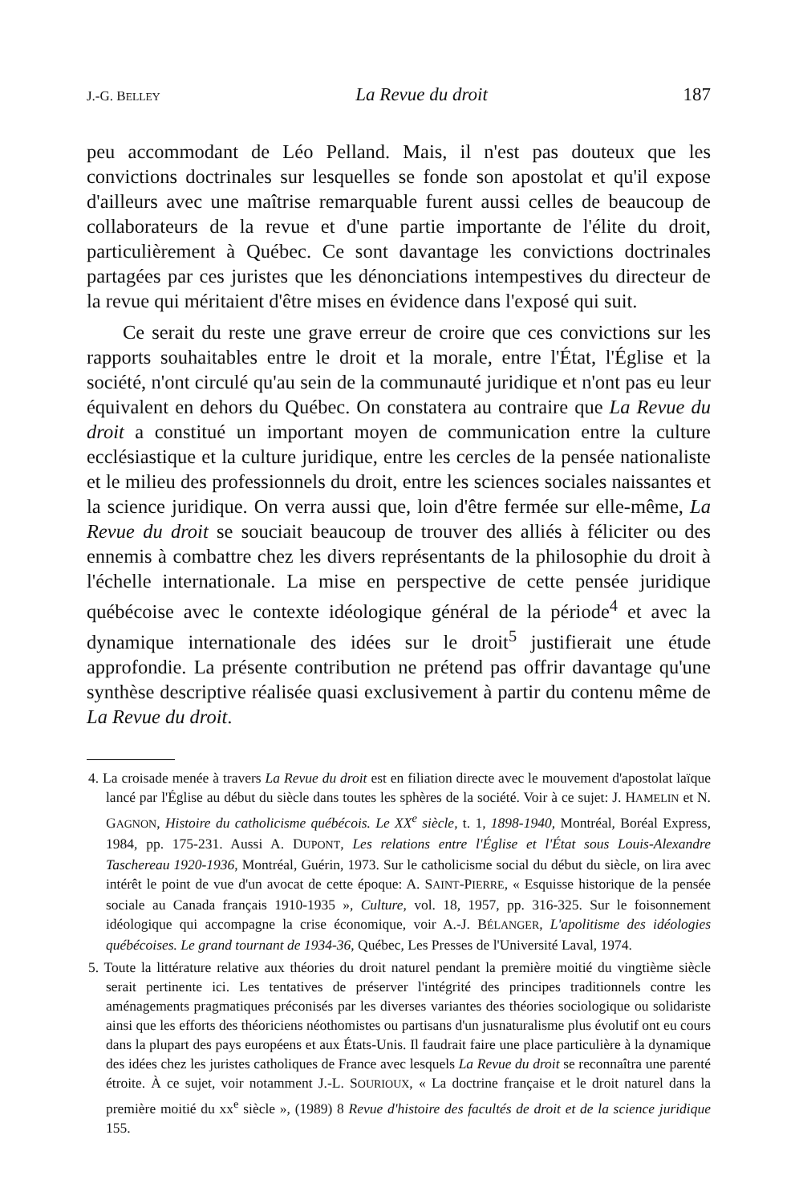J.-G. BELLEY La Revue du droit 187
peu accommodant de Léo Pelland. Mais, il n'est pas douteux que les convictions doctrinales sur lesquelles se fonde son apostolat et qu'il expose d'ailleurs avec une maîtrise remarquable furent aussi celles de beaucoup de collaborateurs de la revue et d'une partie importante de l'élite du droit, particulièrement à Québec. Ce sont davantage les convictions doctrinales partagées par ces juristes que les dénonciations intempestives du directeur de la revue qui méritaient d'être mises en évidence dans l'exposé qui suit.
Ce serait du reste une grave erreur de croire que ces convictions sur les rapports souhaitables entre le droit et la morale, entre l'État, l'Église et la société, n'ont circulé qu'au sein de la communauté juridique et n'ont pas eu leur équivalent en dehors du Québec. On constatera au contraire que La Revue du droit a constitué un important moyen de communication entre la culture ecclésiastique et la culture juridique, entre les cercles de la pensée nationaliste et le milieu des professionnels du droit, entre les sciences sociales naissantes et la science juridique. On verra aussi que, loin d'être fermée sur elle-même, La Revue du droit se souciait beaucoup de trouver des alliés à féliciter ou des ennemis à combattre chez les divers représentants de la philosophie du droit à l'échelle internationale. La mise en perspective de cette pensée juridique québécoise avec le contexte idéologique général de la période<sup>4</sup> et avec la dynamique internationale des idées sur le droit<sup>5</sup> justifierait une étude approfondie. La présente contribution ne prétend pas offrir davantage qu'une synthèse descriptive réalisée quasi exclusivement à partir du contenu même de La Revue du droit.
4. La croisade menée à travers La Revue du droit est en filiation directe avec le mouvement d'apostolat laïque lancé par l'Église au début du siècle dans toutes les sphères de la société. Voir à ce sujet: J. HAMELIN et N. GAGNON, Histoire du catholicisme québécois. Le XX<sup>e</sup> siècle, t. 1, 1898-1940, Montréal, Boréal Express, 1984, pp. 175-231. Aussi A. DUPONT, Les relations entre l'Église et l'État sous Louis-Alexandre Taschereau 1920-1936, Montréal, Guérin, 1973. Sur le catholicisme social du début du siècle, on lira avec intérêt le point de vue d'un avocat de cette époque: A. SAINT-PIERRE, « Esquisse historique de la pensée sociale au Canada français 1910-1935 », Culture, vol. 18, 1957, pp. 316-325. Sur le foisonnement idéologique qui accompagne la crise économique, voir A.-J. BÉLANGER, L'apolitisme des idéologies québécoises. Le grand tournant de 1934-36, Québec, Les Presses de l'Université Laval, 1974.
5. Toute la littérature relative aux théories du droit naturel pendant la première moitié du vingtième siècle serait pertinente ici. Les tentatives de préserver l'intégrité des principes traditionnels contre les aménagements pragmatiques préconisés par les diverses variantes des théories sociologique ou solidariste ainsi que les efforts des théoriciens néothomistes ou partisans d'un jusnaturalisme plus évolutif ont eu cours dans la plupart des pays européens et aux États-Unis. Il faudrait faire une place particulière à la dynamique des idées chez les juristes catholiques de France avec lesquels La Revue du droit se reconnaîtra une parenté étroite. À ce sujet, voir notamment J.-L. SOURIOUX, « La doctrine française et le droit naturel dans la première moitié du xx<sup>e</sup> siècle », (1989) 8 Revue d'histoire des facultés de droit et de la science juridique 155.